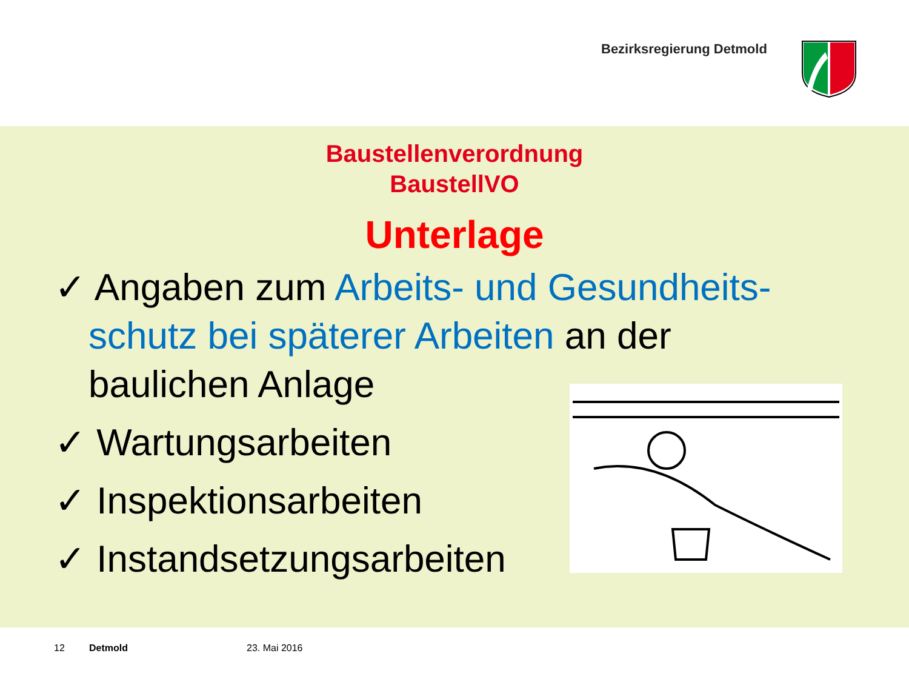Bezirksregierung Detmold
Baustellenverordnung
BaustellVO
Unterlage
✓ Angaben zum Arbeits- und Gesundheits-schutz bei späterer Arbeiten an der baulichen Anlage
✓ Wartungsarbeiten
✓ Inspektionsarbeiten
✓ Instandsetzungsarbeiten
12 Detmold 23. Mai 2016